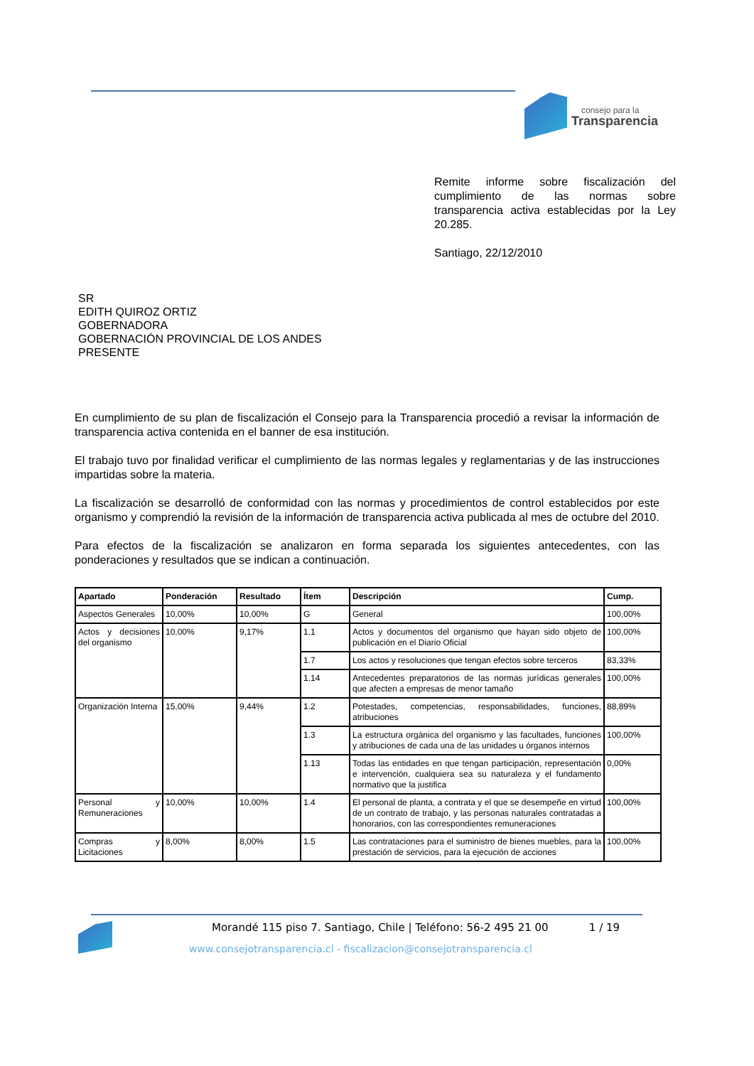consejo para la
Transparencia
Remite informe sobre fiscalización del cumplimiento de las normas sobre transparencia activa establecidas por la Ley 20.285.
Santiago, 22/12/2010
SR
EDITH QUIROZ ORTIZ
GOBERNADORA
GOBERNACIÓN PROVINCIAL DE LOS ANDES
PRESENTE
En cumplimiento de su plan de fiscalización el Consejo para la Transparencia procedió a revisar la información de transparencia activa contenida en el banner de esa institución.
El trabajo tuvo por finalidad verificar el cumplimiento de las normas legales y reglamentarias y de las instrucciones impartidas sobre la materia.
La fiscalización se desarrolló de conformidad con las normas y procedimientos de control establecidos por este organismo y comprendió la revisión de la información de transparencia activa publicada al mes de octubre del 2010.
Para efectos de la fiscalización se analizaron en forma separada los siguientes antecedentes, con las ponderaciones y resultados que se indican a continuación.
| Apartado | Ponderación | Resultado | Ítem | Descripción | Cump. |
| --- | --- | --- | --- | --- | --- |
| Aspectos Generales | 10,00% | 10,00% | G | General | 100,00% |
| Actos y decisiones del organismo | 10,00% | 9,17% | 1.1 | Actos y documentos del organismo que hayan sido objeto de publicación en el Diario Oficial | 100,00% |
| | | | 1.7 | Los actos y resoluciones que tengan efectos sobre terceros | 83,33% |
| | | | 1.14 | Antecedentes preparatorios de las normas jurídicas generales que afecten a empresas de menor tamaño | 100,00% |
| Organización Interna | 15,00% | 9,44% | 1.2 | Potestades, competencias, responsabilidades, funciones, atribuciones | 88,89% |
| | | | 1.3 | La estructura orgánica del organismo y las facultades, funciones y atribuciones de cada una de las unidades u órganos internos | 100,00% |
| | | | 1.13 | Todas las entidades en que tengan participación, representación e intervención, cualquiera sea su naturaleza y el fundamento normativo que la justifica | 0,00% |
| Personal y Remuneraciones | 10,00% | 10,00% | 1.4 | El personal de planta, a contrata y el que se desempeñe en virtud de un contrato de trabajo, y las personas naturales contratadas a honorarios, con las correspondientes remuneraciones | 100,00% |
| Compras y Licitaciones | 8,00% | 8,00% | 1.5 | Las contrataciones para el suministro de bienes muebles, para la prestación de servicios, para la ejecución de acciones | 100,00% |
Morandé 115 piso 7. Santiago, Chile | Teléfono: 56-2 495 21 00 1 / 19
www.consejotransparencia.cl - fiscalizacion@consejotransparencia.cl